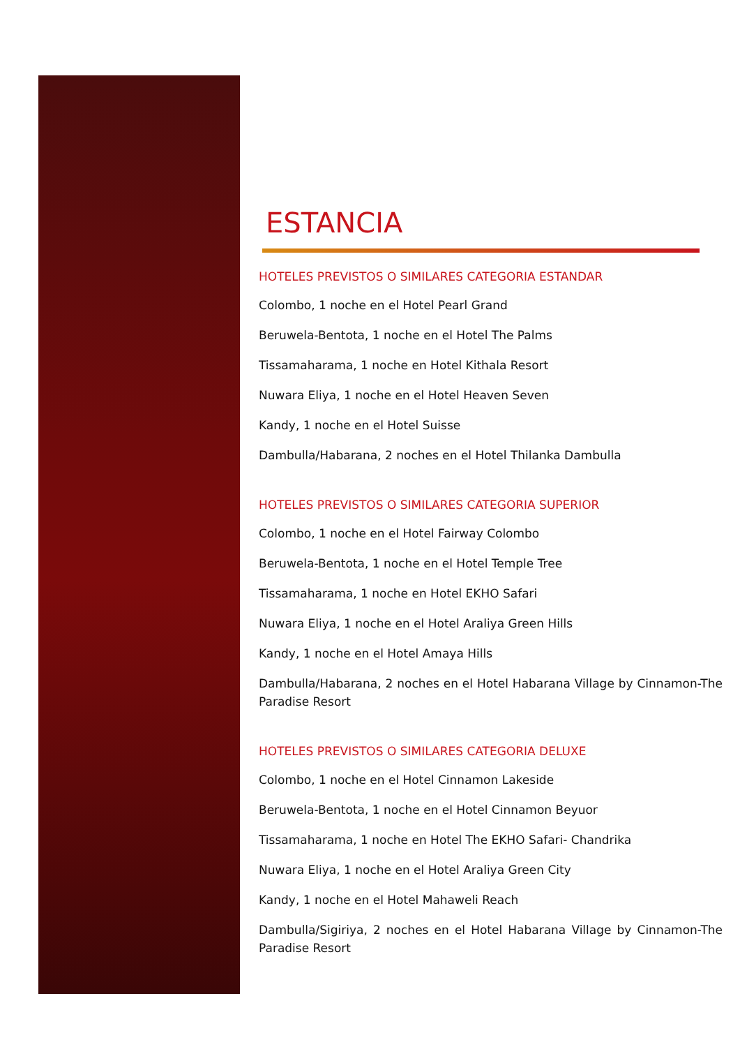ESTANCIA
HOTELES PREVISTOS O SIMILARES CATEGORIA ESTANDAR
Colombo, 1 noche en el Hotel Pearl Grand
Beruwela-Bentota, 1 noche en el Hotel The Palms
Tissamaharama, 1 noche en Hotel Kithala Resort
Nuwara Eliya, 1 noche en el Hotel Heaven Seven
Kandy, 1 noche en el Hotel Suisse
Dambulla/Habarana, 2 noches en el Hotel Thilanka Dambulla
HOTELES PREVISTOS O SIMILARES CATEGORIA SUPERIOR
Colombo, 1 noche en el Hotel Fairway Colombo
Beruwela-Bentota, 1 noche en el Hotel Temple Tree
Tissamaharama, 1 noche en Hotel EKHO Safari
Nuwara Eliya, 1 noche en el Hotel Araliya Green Hills
Kandy, 1 noche en el Hotel Amaya Hills
Dambulla/Habarana, 2 noches en el Hotel Habarana Village by Cinnamon-The Paradise Resort
HOTELES PREVISTOS O SIMILARES CATEGORIA DELUXE
Colombo, 1 noche en el Hotel Cinnamon Lakeside
Beruwela-Bentota, 1 noche en el Hotel Cinnamon Beyuor
Tissamaharama, 1 noche en Hotel The EKHO Safari- Chandrika
Nuwara Eliya, 1 noche en el Hotel Araliya Green City
Kandy, 1 noche en el Hotel Mahaweli Reach
Dambulla/Sigiriya, 2 noches en el Hotel Habarana Village by Cinnamon-The Paradise Resort